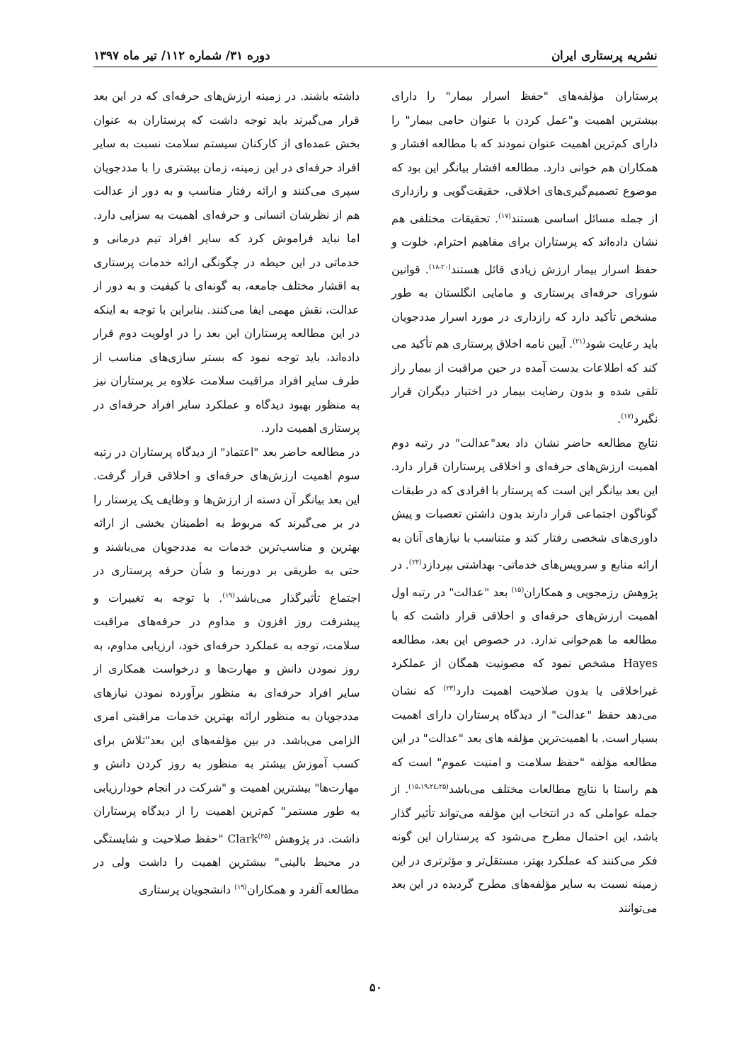نشریه پرستاری ایران دوره ۳۱/ شماره ۱۱۲/ تیر ماه ۱۳۹۷
پرستاران مؤلفه‌های "حفظ اسرار بیمار" را دارای بیشترین اهمیت و"عمل کردن با عنوان حامی بیمار" را دارای کم‌ترین اهمیت عنوان نمودند که با مطالعه افشار و همکاران هم خوانی دارد. مطالعه افشار بیانگر این بود که موضوع تصمیم‌گیری‌های اخلاقی، حقیقت‌گویی و رازداری از جمله مسائل اساسی هستند<sup>(۱۷)</sup>. تحقیقات مختلفی هم نشان داده‌اند که پرستاران برای مفاهیم احترام، خلوت و حفظ اسرار بیمار ارزش زیادی قائل هستند<sup>(۲۰-۱۸)</sup>. قوانین شورای حرفه‌ای پرستاری و مامایی انگلستان به طور مشخص تأکید دارد که رازداری در مورد اسرار مددجویان باید رعایت شود<sup>(۲۱)</sup>. آیین نامه اخلاق پرستاری هم تأکید می کند که اطلاعات بدست آمده در حین مراقبت از بیمار راز تلقی شده و بدون رضایت بیمار در اختیار دیگران قرار نگیرد<sup>(۱۷)</sup>.
نتایج مطالعه حاضر نشان داد بعد"عدالت" در رتبه دوم اهمیت ارزش‌های حرفه‌ای و اخلاقی پرستاران قرار دارد. این بعد بیانگر این است که پرستار با افرادی که در طبقات گوناگون اجتماعی قرار دارند بدون داشتن تعصبات و پیش داوری‌های شخصی رفتار کند و متناسب با نیازهای آنان به ارائه منابع و سرویس‌های خدماتی- بهداشتی بپردازد<sup>(۲۲)</sup>. در پژوهش رزمجویی و همکاران<sup>(۱۵)</sup> بعد "عدالت" در رتبه اول اهمیت ارزش‌های حرفه‌ای و اخلاقی قرار داشت که با مطالعه ما هم‌خوانی ندارد. در خصوص این بعد، مطالعه Hayes مشخص نمود که مصونیت همگان از عملکرد غیراخلاقی یا بدون صلاحیت اهمیت دارد<sup>(۲۳)</sup> که نشان می‌دهد حفظ "عدالت" از دیدگاه پرستاران دارای اهمیت بسیار است. با اهمیت‌ترین مؤلفه های بعد "عدالت" در این مطالعه مؤلفه "حفظ سلامت و امنیت عموم" است که هم راستا با نتایج مطالعات مختلف می‌باشد<sup>(۱۵،۱۹،۲٤،۲۵)</sup>. از جمله عواملی که در انتخاب این مؤلفه می‌تواند تأثیر گذار باشد، این احتمال مطرح می‌شود که پرستاران این گونه فکر می‌کنند که عملکرد بهتر، مستقل‌تر و مؤثرتری در این زمینه نسبت به سایر مؤلفه‌های مطرح گردیده در این بعد می‌توانند
داشته باشند. در زمینه ارزش‌های حرفه‌ای که در این بعد قرار می‌گیرند باید توجه داشت که پرستاران به عنوان بخش عمده‌ای از کارکنان سیستم سلامت نسبت به سایر افراد حرفه‌ای در این زمینه، زمان بیشتری را با مددجویان سپری می‌کنند و ارائه رفتار مناسب و به دور از عدالت هم از نظرشان انسانی و حرفه‌ای اهمیت به سزایی دارد. اما نباید فراموش کرد که سایر افراد تیم درمانی و خدماتی در این حیطه در چگونگی ارائه خدمات پرستاری به اقشار مختلف جامعه، به گونه‌ای با کیفیت و به دور از عدالت، نقش مهمی ایفا می‌کنند. بنابراین با توجه به اینکه در این مطالعه پرستاران این بعد را در اولویت دوم قرار داده‌اند، باید توجه نمود که بستر سازی‌های مناسب از طرف سایر افراد مراقبت سلامت علاوه بر پرستاران نیز به منظور بهبود دیدگاه و عملکرد سایر افراد حرفه‌ای در پرستاری اهمیت دارد.
در مطالعه حاضر بعد "اعتماد" از دیدگاه پرستاران در رتبه سوم اهمیت ارزش‌های حرفه‌ای و اخلاقی قرار گرفت. این بعد بیانگر آن دسته از ارزش‌ها و وظایف یک پرستار را در بر می‌گیرند که مربوط به اطمینان بخشی از ارائه بهترین و مناسب‌ترین خدمات به مددجویان می‌باشند و حتی به طریقی بر دورنما و شأن حرفه پرستاری در اجتماع تأثیرگذار می‌باشد<sup>(۱۹)</sup>. با توجه به تغییرات و پیشرفت روز افزون و مداوم در حرفه‌های مراقبت سلامت، توجه به عملکرد حرفه‌ای خود، ارزیابی مداوم، به روز نمودن دانش و مهارت‌ها و درخواست همکاری از سایر افراد حرفه‌ای به منظور برآورده نمودن نیازهای مددجویان به منظور ارائه بهترین خدمات مراقبتی امری الزامی می‌باشد. در بین مؤلفه‌های این بعد"تلاش برای کسب آموزش بیشتر به منظور به روز کردن دانش و مهارت‌ها" بیشترین اهمیت و "شرکت در انجام خودارزیابی به طور مستمر" کم‌ترین اهمیت را از دیدگاه پرستاران داشت. در پژوهش Clark<sup>(۲۵)</sup> "حفظ صلاحیت و شایستگی در محیط بالینی" بیشترین اهمیت را داشت ولی در مطالعه آلفرد و همکاران<sup>(۱۹)</sup> دانشجویان پرستاری
۵۰